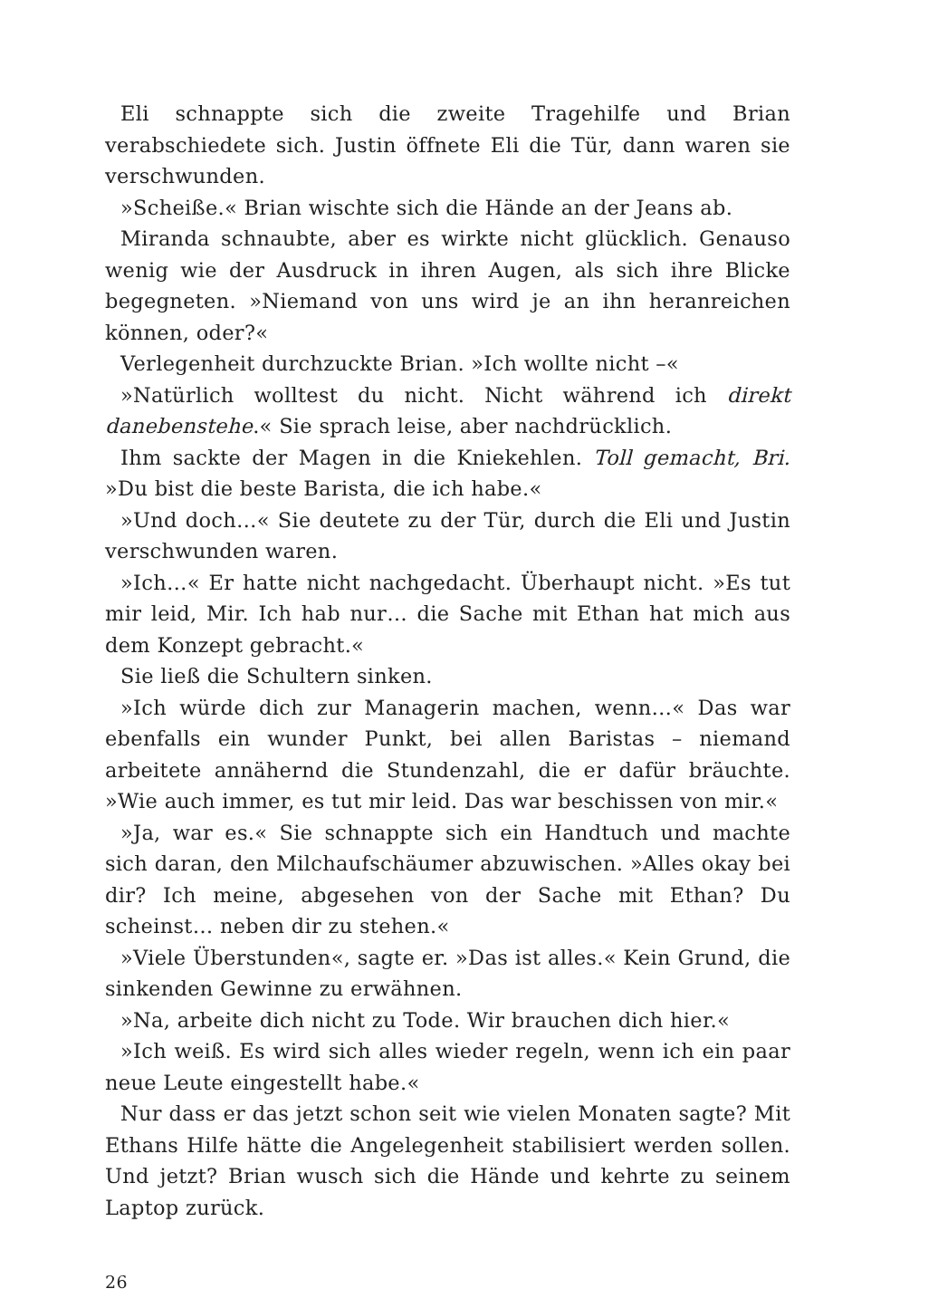Eli schnappte sich die zweite Tragehilfe und Brian verabschiedete sich. Justin öffnete Eli die Tür, dann waren sie verschwunden.
»Scheiße.« Brian wischte sich die Hände an der Jeans ab.
Miranda schnaubte, aber es wirkte nicht glücklich. Genauso wenig wie der Ausdruck in ihren Augen, als sich ihre Blicke begegneten. »Niemand von uns wird je an ihn heranreichen können, oder?«
Verlegenheit durchzuckte Brian. »Ich wollte nicht –«
»Natürlich wolltest du nicht. Nicht während ich direkt danebenstehe.« Sie sprach leise, aber nachdrücklich.
Ihm sackte der Magen in die Kniekehlen. Toll gemacht, Bri. »Du bist die beste Barista, die ich habe.«
»Und doch…« Sie deutete zu der Tür, durch die Eli und Justin verschwunden waren.
»Ich…« Er hatte nicht nachgedacht. Überhaupt nicht. »Es tut mir leid, Mir. Ich hab nur… die Sache mit Ethan hat mich aus dem Konzept gebracht.«
Sie ließ die Schultern sinken.
»Ich würde dich zur Managerin machen, wenn…« Das war ebenfalls ein wunder Punkt, bei allen Baristas – niemand arbeitete annähernd die Stundenzahl, die er dafür bräuchte. »Wie auch immer, es tut mir leid. Das war beschissen von mir.«
»Ja, war es.« Sie schnappte sich ein Handtuch und machte sich daran, den Milchaufschäumer abzuwischen. »Alles okay bei dir? Ich meine, abgesehen von der Sache mit Ethan? Du scheinst… neben dir zu stehen.«
»Viele Überstunden«, sagte er. »Das ist alles.« Kein Grund, die sinkenden Gewinne zu erwähnen.
»Na, arbeite dich nicht zu Tode. Wir brauchen dich hier.«
»Ich weiß. Es wird sich alles wieder regeln, wenn ich ein paar neue Leute eingestellt habe.«
Nur dass er das jetzt schon seit wie vielen Monaten sagte? Mit Ethans Hilfe hätte die Angelegenheit stabilisiert werden sollen. Und jetzt? Brian wusch sich die Hände und kehrte zu seinem Laptop zurück.
26